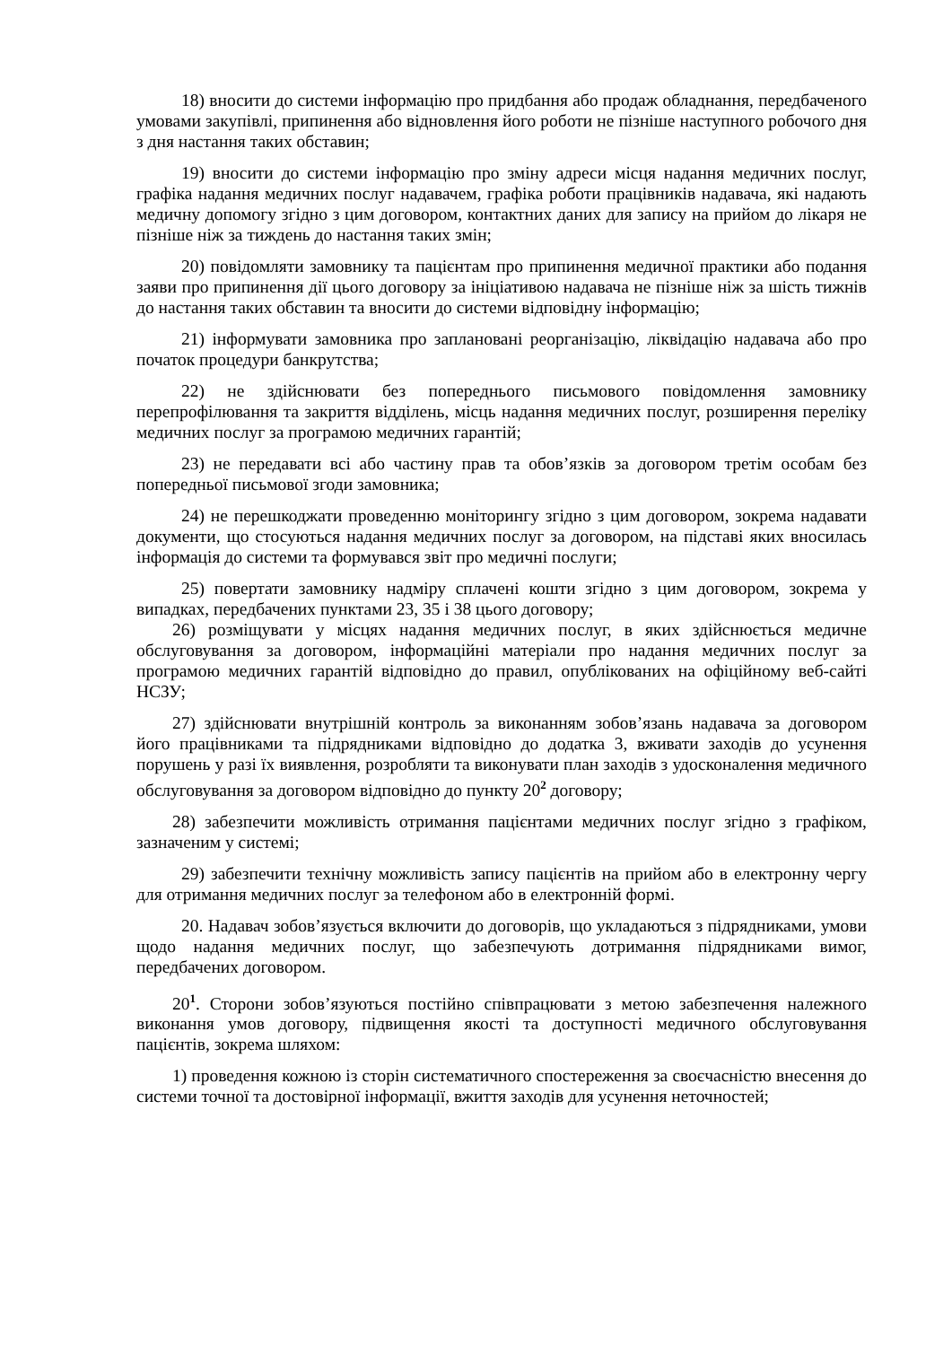18) вносити до системи інформацію про придбання або продаж обладнання, передбаченого умовами закупівлі, припинення або відновлення його роботи не пізніше наступного робочого дня з дня настання таких обставин;
19) вносити до системи інформацію про зміну адреси місця надання медичних послуг, графіка надання медичних послуг надавачем, графіка роботи працівників надавача, які надають медичну допомогу згідно з цим договором, контактних даних для запису на прийом до лікаря не пізніше ніж за тиждень до настання таких змін;
20) повідомляти замовнику та пацієнтам про припинення медичної практики або подання заяви про припинення дії цього договору за ініціативою надавача не пізніше ніж за шість тижнів до настання таких обставин та вносити до системи відповідну інформацію;
21) інформувати замовника про заплановані реорганізацію, ліквідацію надавача або про початок процедури банкрутства;
22) не здійснювати без попереднього письмового повідомлення замовнику перепрофілювання та закриття відділень, місць надання медичних послуг, розширення переліку медичних послуг за програмою медичних гарантій;
23) не передавати всі або частину прав та обов’язків за договором третім особам без попередньої письмової згоди замовника;
24) не перешкоджати проведенню моніторингу згідно з цим договором, зокрема надавати документи, що стосуються надання медичних послуг за договором, на підставі яких вносилась інформація до системи та формувався звіт про медичні послуги;
25) повертати замовнику надміру сплачені кошти згідно з цим договором, зокрема у випадках, передбачених пунктами 23, 35 і 38 цього договору;
26) розміщувати у місцях надання медичних послуг, в яких здійснюється медичне обслуговування за договором, інформаційні матеріали про надання медичних послуг за програмою медичних гарантій відповідно до правил, опублікованих на офіційному веб-сайті НСЗУ;
27) здійснювати внутрішній контроль за виконанням зобов’язань надавача за договором його працівниками та підрядниками відповідно до додатка 3, вживати заходів до усунення порушень у разі їх виявлення, розробляти та виконувати план заходів з удосконалення медичного обслуговування за договором відповідно до пункту 20<sup>2</sup> договору;
28) забезпечити можливість отримання пацієнтами медичних послуг згідно з графіком, зазначеним у системі;
29) забезпечити технічну можливість запису пацієнтів на прийом або в електронну чергу для отримання медичних послуг за телефоном або в електронній формі.
20. Надавач зобов’язується включити до договорів, що укладаються з підрядниками, умови щодо надання медичних послуг, що забезпечують дотримання підрядниками вимог, передбачених договором.
20<sup>1</sup>. Сторони зобов’язуються постійно співпрацювати з метою забезпечення належного виконання умов договору, підвищення якості та доступності медичного обслуговування пацієнтів, зокрема шляхом:
1) проведення кожною із сторін систематичного спостереження за своєчасністю внесення до системи точної та достовірної інформації, вжиття заходів для усунення неточностей;